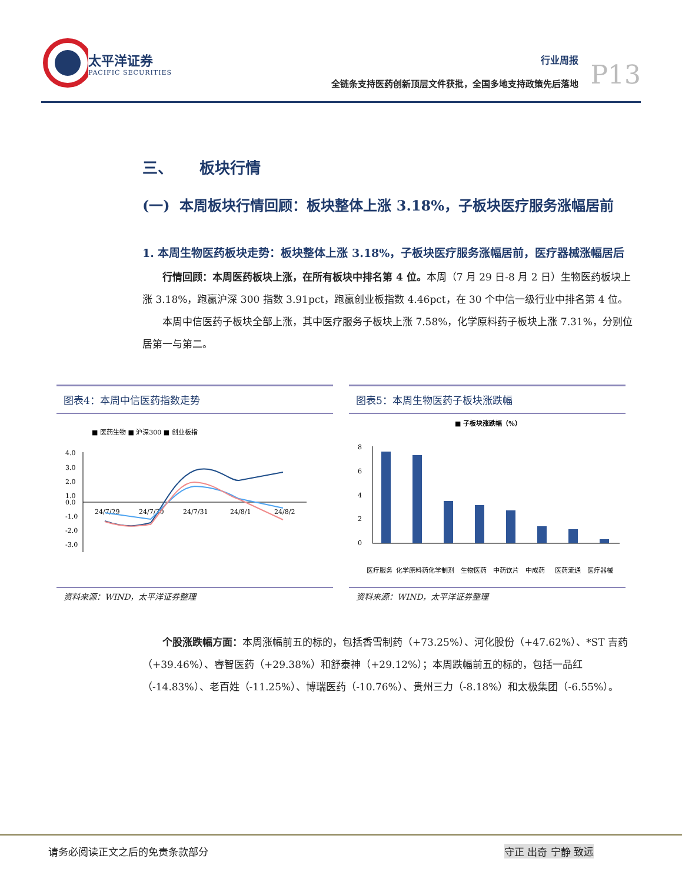太平洋证券
PACIFIC SECURITIES
行业周报
全链条支持医药创新顶层文件获批，全国多地支持政策先后落地
P13
三、 板块行情
(一) 本周板块行情回顾：板块整体上涨 3.18%，子板块医疗服务涨幅居前
1. 本周生物医药板块走势：板块整体上涨 3.18%，子板块医疗服务涨幅居前，医疗器械涨幅居后
行情回顾：本周医药板块上涨，在所有板块中排名第 4 位。本周（7 月 29 日-8 月 2 日）生物医药板块上涨 3.18%，跑赢沪深 300 指数 3.91pct，跑赢创业板指数 4.46pct，在 30 个中信一级行业中排名第 4 位。
本周中信医药子板块全部上涨，其中医疗服务子板块上涨 7.58%，化学原料药子板块上涨 7.31%，分别位居第一与第二。
图表4：本周中信医药指数走势
■ 医药生物 ■ 沪深300 ■ 创业板指
4.0
3.0
2.0
1.0
0.0
-1.0
-2.0
-3.0
24/7/29
24/7/30
24/7/31
24/8/1
24/8/2
资料来源：WIND，太平洋证券整理
图表5：本周生物医药子板块涨跌幅
■ 子板块涨跌幅（%）
8
6
4
2
0
医疗服务
化学原料药
化学制剂
生物医药
中药饮片
中成药
医药流通
医疗器械
资料来源：WIND，太平洋证券整理
个股涨跌幅方面：本周涨幅前五的标的，包括香雪制药（+73.25%）、河化股份（+47.62%）、*ST 吉药（+39.46%）、睿智医药（+29.38%）和舒泰神（+29.12%）；本周跌幅前五的标的，包括一品红（-14.83%）、老百姓（-11.25%）、博瑞医药（-10.76%）、贵州三力（-8.18%）和太极集团（-6.55%）。
请务必阅读正文之后的免责条款部分 守正 出奇 宁静 致远